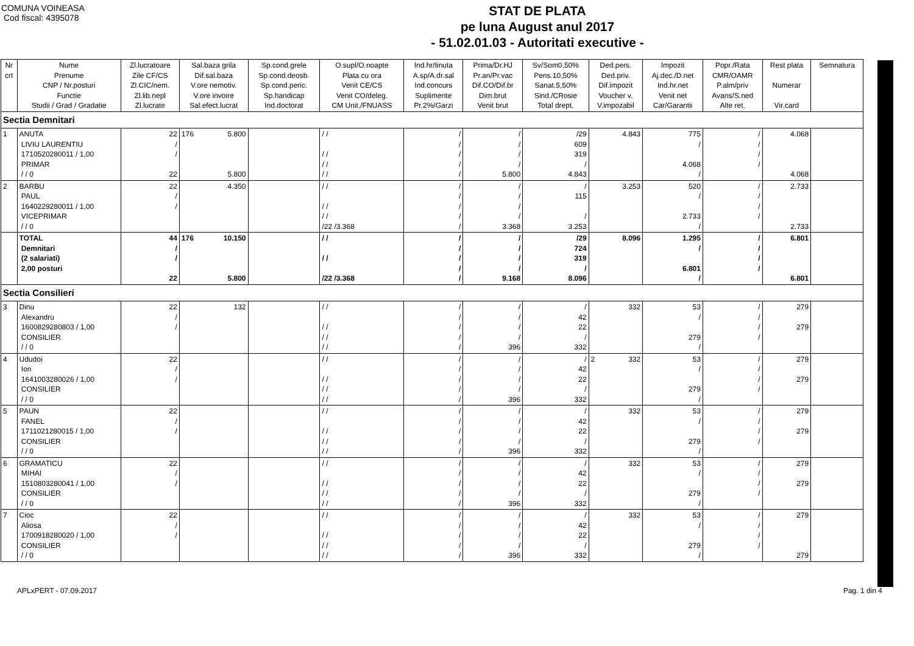COMUNA VOINEASA
Cod fiscal: 4395078
STAT DE PLATA
pe luna August anul 2017
- 51.02.01.03 - Autoritati executive -
| Nr crt | Nume Prenume CNP / Nr.posturi Functie Studii / Grad / Gradatie | Zl.lucratoare Zile CF/CS Zl.CIC/nem. Zl.lib.nepl Zl.lucrate | Sal.baza grila Dif.sal.baza V.ore nemotiv. V.ore invoire Sal.efect.lucrat | Sp.cond.grele Sp.cond.deosb. Sp.cond.peric. Sp.handicap Ind.doctorat | O.supl/O.noapte Plata cu ora Venit CE/CS Venit CO/deleg. CM Unit./FNUASS | Ind.hr/tinuta A.sp/A.dr.sal Ind.concurs Suplimente Pr.2%/Garzi | Prima/Dr.HJ Pr.an/Pr.vac Dif.CO/Dif.br Dim.brut Venit brut | Sv/Som0,50% Pens.10,50% Sanat.5,50% Sind./CRosie Total drept. | Ded.pers. Ded.priv. Dif.impozit Voucher v. V.impozabil | Impozit Aj.dec./D.net Ind.hr.net Venit net Car/Garantii | Popr./Rata CMR/OAMR P.alm/priv Avans/S.ned Alte ret. | Rest plata Numerar Vir.card | Semnatura |
| --- | --- | --- | --- | --- | --- | --- | --- | --- | --- | --- | --- | --- | --- |
| Sectia Demnitari | | | | | | | | | | | | | |
| 1 | ANUTA LIVIU LAURENTIU 1710520280011 / 1,00 PRIMAR / / 0 | 22 / / 22 | 176 5.800 5.800 | | / / / / / / / / | / / / / / | / / / / 5.800 | /29 609 319 / 4.843 | 4.843 | 775 / 4.068 / | / / / / | 4.068 4.068 | |
| 2 | BARBU PAUL 1640229280011 / 1,00 VICEPRIMAR / / 0 | 22 / / | 4.350 | | / / / / / / /22 /3.368 | / / / / / | / / / / 3.368 | / 115 / 3.253 | 3.253 | 520 / 2.733 / | / / / / | 2.733 2.733 | |
| | TOTAL Demnitari (2 salariati) 2,00 posturi | 44 / / 22 | 176 10.150 5.800 | | / / / / /22 /3.368 | / / / / / | / / / / 9.168 | /29 724 319 / 8.096 | 8.096 | 1.295 / 6.801 / | / / / / | 6.801 6.801 | |
| Sectia Consilieri | | | | | | | | | | | | | |
| 3 | Dinu Alexandru 1600829280803 / 1,00 CONSILIER / / 0 | 22 / / | 132 | | / / / / / / / / | / / / / / | / / / / 396 | / 42 22 / 332 | 332 | 53 / 279 / | / / / / | 279 279 | |
| 4 | Ududoi Ion 1641003280026 / 1,00 CONSILIER / / 0 | 22 / / | | | / / / / / / / / | / / / / / | / / / / 396 | / 42 22 / 332 | 2 332 | 53 / 279 / | / / / / | 279 279 | |
| 5 | PAUN FANEL 1711021280015 / 1,00 CONSILIER / / 0 | 22 / / | | | / / / / / / / / | / / / / / | / / / / 396 | / 42 22 / 332 | 332 | 53 / 279 / | / / / / | 279 279 | |
| 6 | GRAMATICU MIHAI 1510803280041 / 1,00 CONSILIER / / 0 | 22 / / | | | / / / / / / / / | / / / / / | / / / / 396 | / 42 22 / 332 | 332 | 53 / 279 / | / / / / | 279 279 | |
| 7 | Cioc Aliosa 1700918280020 / 1,00 CONSILIER / / 0 | 22 / / | | | / / / / / / / / | / / / / / | / / / / 396 | / 42 22 / 332 | 332 | 53 / 279 / | / / / / | 279 279 | |
APLxPERT - 07.09.2017 Pag. 1 din 4